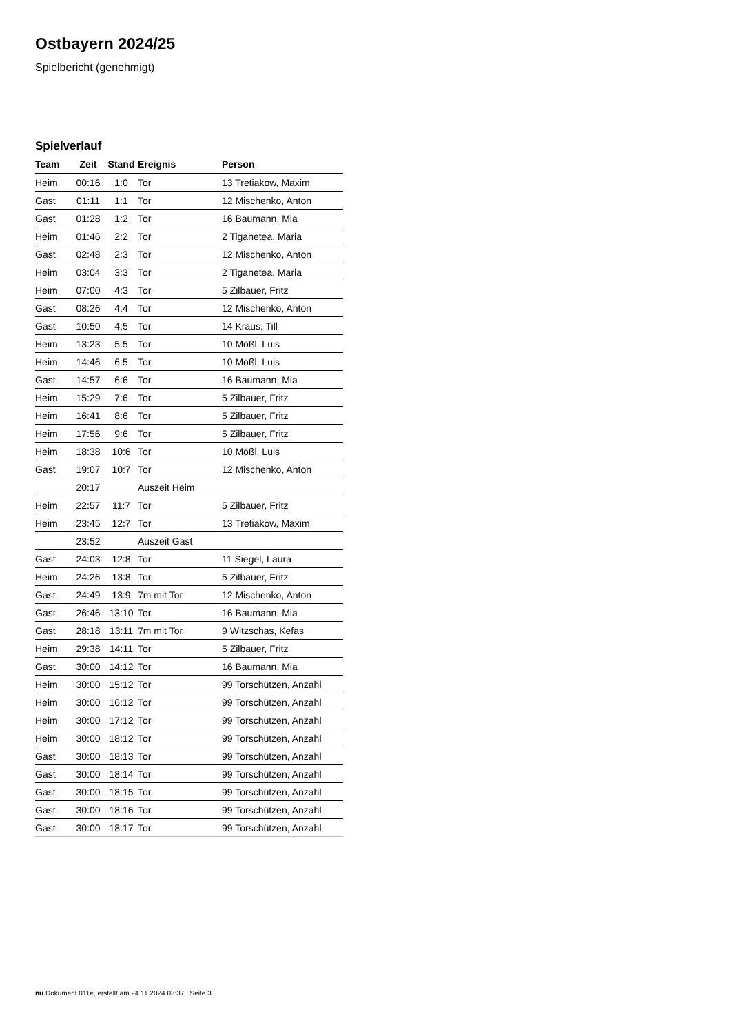Ostbayern 2024/25
Spielbericht (genehmigt)
Spielverlauf
| Team | Zeit | Stand | Ereignis | Person |
| --- | --- | --- | --- | --- |
| Heim | 00:16 | 1:0 | Tor | 13 Tretiakow, Maxim |
| Gast | 01:11 | 1:1 | Tor | 12 Mischenko, Anton |
| Gast | 01:28 | 1:2 | Tor | 16 Baumann, Mia |
| Heim | 01:46 | 2:2 | Tor | 2 Tiganetea, Maria |
| Gast | 02:48 | 2:3 | Tor | 12 Mischenko, Anton |
| Heim | 03:04 | 3:3 | Tor | 2 Tiganetea, Maria |
| Heim | 07:00 | 4:3 | Tor | 5 Zilbauer, Fritz |
| Gast | 08:26 | 4:4 | Tor | 12 Mischenko, Anton |
| Gast | 10:50 | 4:5 | Tor | 14 Kraus, Till |
| Heim | 13:23 | 5:5 | Tor | 10 Mößl, Luis |
| Heim | 14:46 | 6:5 | Tor | 10 Mößl, Luis |
| Gast | 14:57 | 6:6 | Tor | 16 Baumann, Mia |
| Heim | 15:29 | 7:6 | Tor | 5 Zilbauer, Fritz |
| Heim | 16:41 | 8:6 | Tor | 5 Zilbauer, Fritz |
| Heim | 17:56 | 9:6 | Tor | 5 Zilbauer, Fritz |
| Heim | 18:38 | 10:6 | Tor | 10 Mößl, Luis |
| Gast | 19:07 | 10:7 | Tor | 12 Mischenko, Anton |
| | 20:17 | | Auszeit Heim | |
| Heim | 22:57 | 11:7 | Tor | 5 Zilbauer, Fritz |
| Heim | 23:45 | 12:7 | Tor | 13 Tretiakow, Maxim |
| | 23:52 | | Auszeit Gast | |
| Gast | 24:03 | 12:8 | Tor | 11 Siegel, Laura |
| Heim | 24:26 | 13:8 | Tor | 5 Zilbauer, Fritz |
| Gast | 24:49 | 13:9 | 7m mit Tor | 12 Mischenko, Anton |
| Gast | 26:46 | 13:10 | Tor | 16 Baumann, Mia |
| Gast | 28:18 | 13:11 | 7m mit Tor | 9 Witzschas, Kefas |
| Heim | 29:38 | 14:11 | Tor | 5 Zilbauer, Fritz |
| Gast | 30:00 | 14:12 | Tor | 16 Baumann, Mia |
| Heim | 30:00 | 15:12 | Tor | 99 Torschützen, Anzahl |
| Heim | 30:00 | 16:12 | Tor | 99 Torschützen, Anzahl |
| Heim | 30:00 | 17:12 | Tor | 99 Torschützen, Anzahl |
| Heim | 30:00 | 18:12 | Tor | 99 Torschützen, Anzahl |
| Gast | 30:00 | 18:13 | Tor | 99 Torschützen, Anzahl |
| Gast | 30:00 | 18:14 | Tor | 99 Torschützen, Anzahl |
| Gast | 30:00 | 18:15 | Tor | 99 Torschützen, Anzahl |
| Gast | 30:00 | 18:16 | Tor | 99 Torschützen, Anzahl |
| Gast | 30:00 | 18:17 | Tor | 99 Torschützen, Anzahl |
nu.Dokument 011e, erstellt am 24.11.2024 03:37 | Seite 3